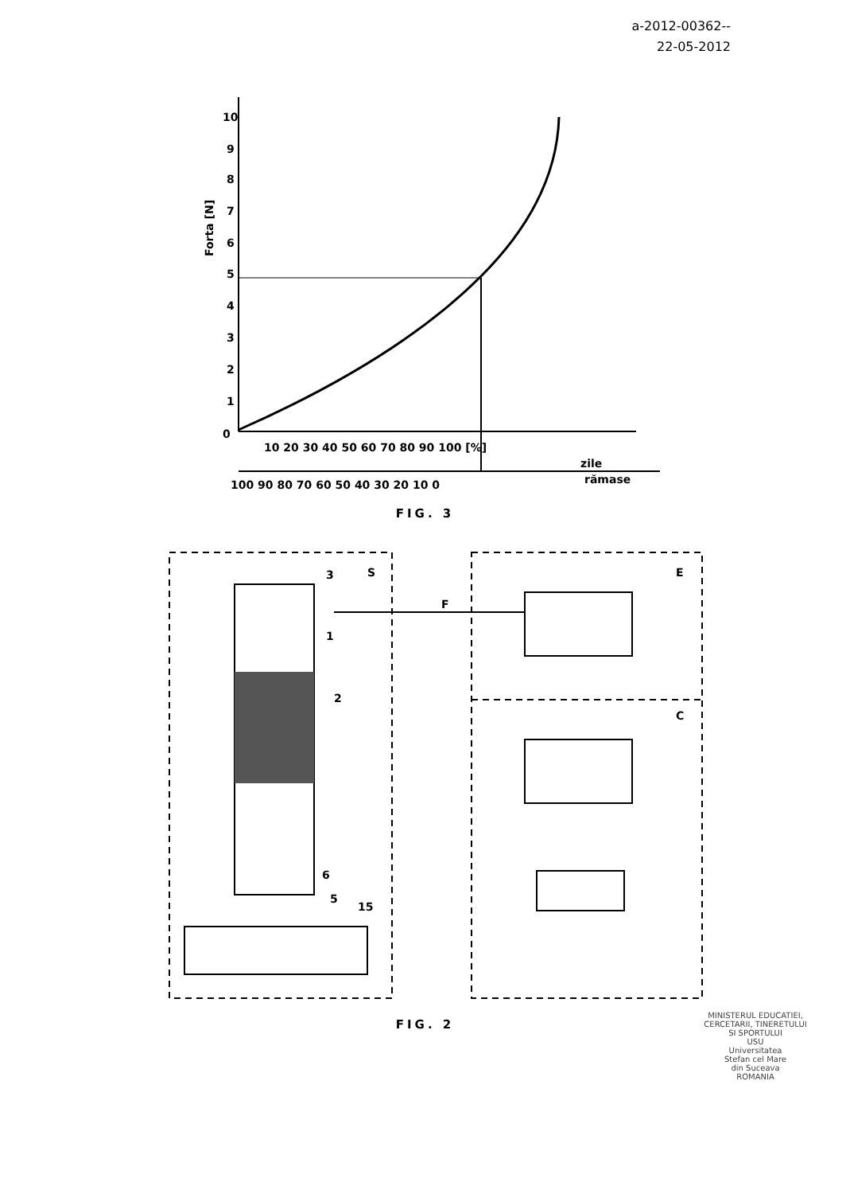a-2012-00362--
22-05-2012
10
9
8
7
6
5
4
3
2
1
0
Forta [N]
10 20 30 40 50 60 70 80 90 100 [%]
zile
100 90 80 70 60 50 40 30 20 10 0
rămase
FIG. 3
S
E
C
F
3
1
2
6
5
15
FIG. 2
MINISTERUL EDUCATIEI, CERCETARII, TINERETULUI SI SPORTULUI
USU
Universitatea
Stefan cel Mare
din Suceava
ROMANIA